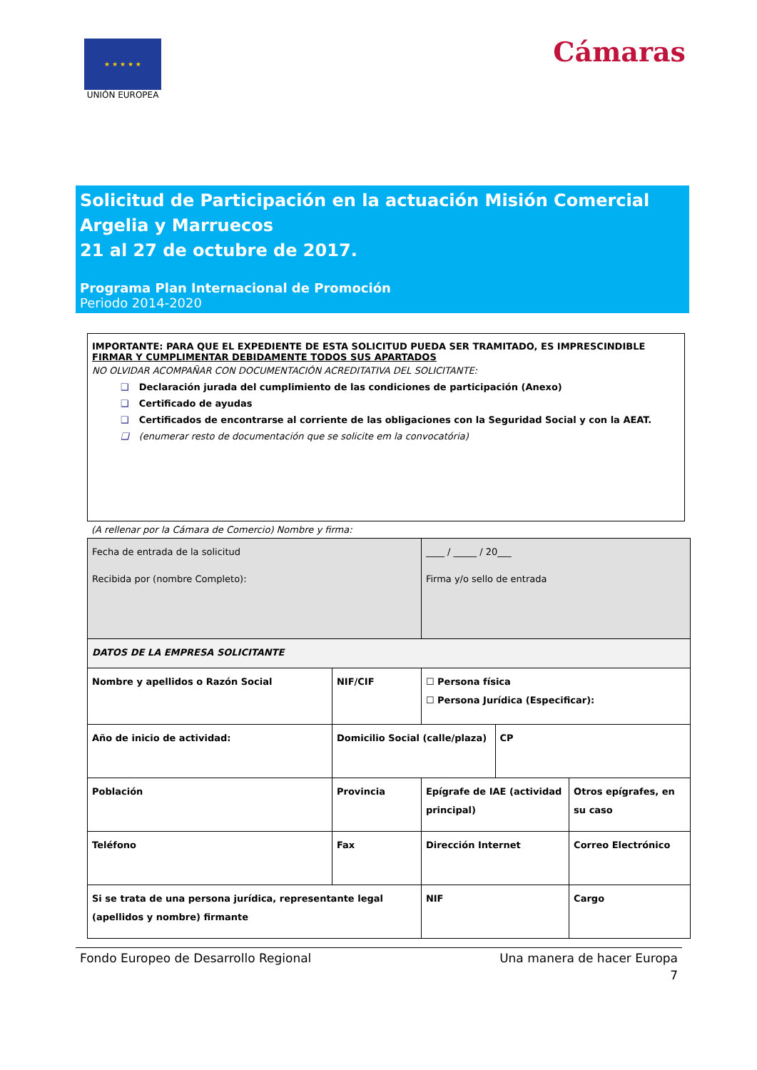★ ★ ★ ★ ★
UNIÓN EUROPEA
Cámaras
Solicitud de Participación en la actuación Misión Comercial Argelia y Marruecos
21 al 27 de octubre de 2017.
Programa Plan Internacional de Promoción
Periodo 2014-2020
IMPORTANTE: PARA QUE EL EXPEDIENTE DE ESTA SOLICITUD PUEDA SER TRAMITADO, ES IMPRESCINDIBLE FIRMAR Y CUMPLIMENTAR DEBIDAMENTE TODOS SUS APARTADOS
NO OLVIDAR ACOMPAÑAR CON DOCUMENTACIÓN ACREDITATIVA DEL SOLICITANTE:
❑ Declaración jurada del cumplimiento de las condiciones de participación (Anexo)
❑ Certificado de ayudas
❑ Certificados de encontrarse al corriente de las obligaciones con la Seguridad Social y con la AEAT.
❑ (enumerar resto de documentación que se solicite em la convocatória)
(A rellenar por la Cámara de Comercio) Nombre y firma:
| Fecha de entrada de la solicitud | | | ____ / _____ / 20___ | | |
| Recibida por (nombre Completo): | | | Firma y/o sello de entrada | | |
| DATOS DE LA EMPRESA SOLICITANTE | | | | | |
| Nombre y apellidos o Razón Social | | NIF/CIF | ☐ Persona física ☐ Persona Jurídica (Especificar): | | |
| Año de inicio de actividad: | Domicilio Social (calle/plaza) | | | CP | |
| Población | | Provincia | Epígrafe de IAE (actividad principal) | | Otros epígrafes, en su caso |
| Teléfono | Fax | | Dirección Internet | | Correo Electrónico |
| Si se trata de una persona jurídica, representante legal (apellidos y nombre) firmante | | | NIF | | Cargo |
Fondo Europeo de Desarrollo Regional Una manera de hacer Europa
7